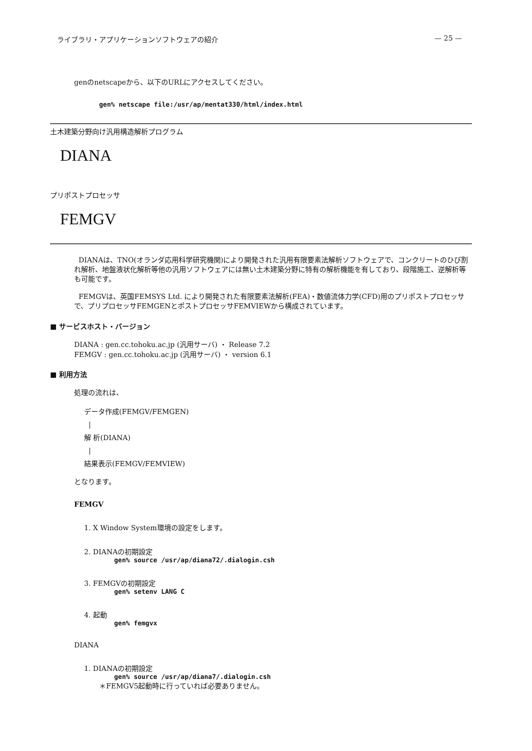ライブラリ・アプリケーションソフトウェアの紹介 — 25 —
genのnetscapeから、以下のURLにアクセスしてください。
gen% netscape file:/usr/ap/mentat330/html/index.html
土木建築分野向け汎用構造解析プログラム
DIANA
プリポストプロセッサ
FEMGV
DIANAは、TNO(オランダ応用科学研究機関)により開発された汎用有限要素法解析ソフトウェアで、コンクリートのひび割れ解析、地盤液状化解析等他の汎用ソフトウェアには無い土木建築分野に特有の解析機能を有しており、段階施工、逆解析等も可能です。
FEMGVは、英国FEMSYS Ltd. により開発された有限要素法解析(FEA)・数値流体力学(CFD)用のプリポストプロセッサで、プリプロセッサFEMGENとポストプロセッサFEMVIEWから構成されています。
■ サービスホスト・バージョン
DIANA : gen.cc.tohoku.ac.jp (汎用サーバ) ・ Release 7.2
FEMGV : gen.cc.tohoku.ac.jp (汎用サーバ) ・ version 6.1
■ 利用方法
処理の流れは、
データ作成(FEMGV/FEMGEN)
|
解 析(DIANA)
|
結果表示(FEMGV/FEMVIEW)
となります。
FEMGV
1. X Window System環境の設定をします。
2. DIANAの初期設定
gen% source /usr/ap/diana72/.dialogin.csh
3. FEMGVの初期設定
gen% setenv LANG C
4. 起動
gen% femgvx
DIANA
1. DIANAの初期設定
gen% source /usr/ap/diana7/.dialogin.csh
＊FEMGV5起動時に行っていれば必要ありません。